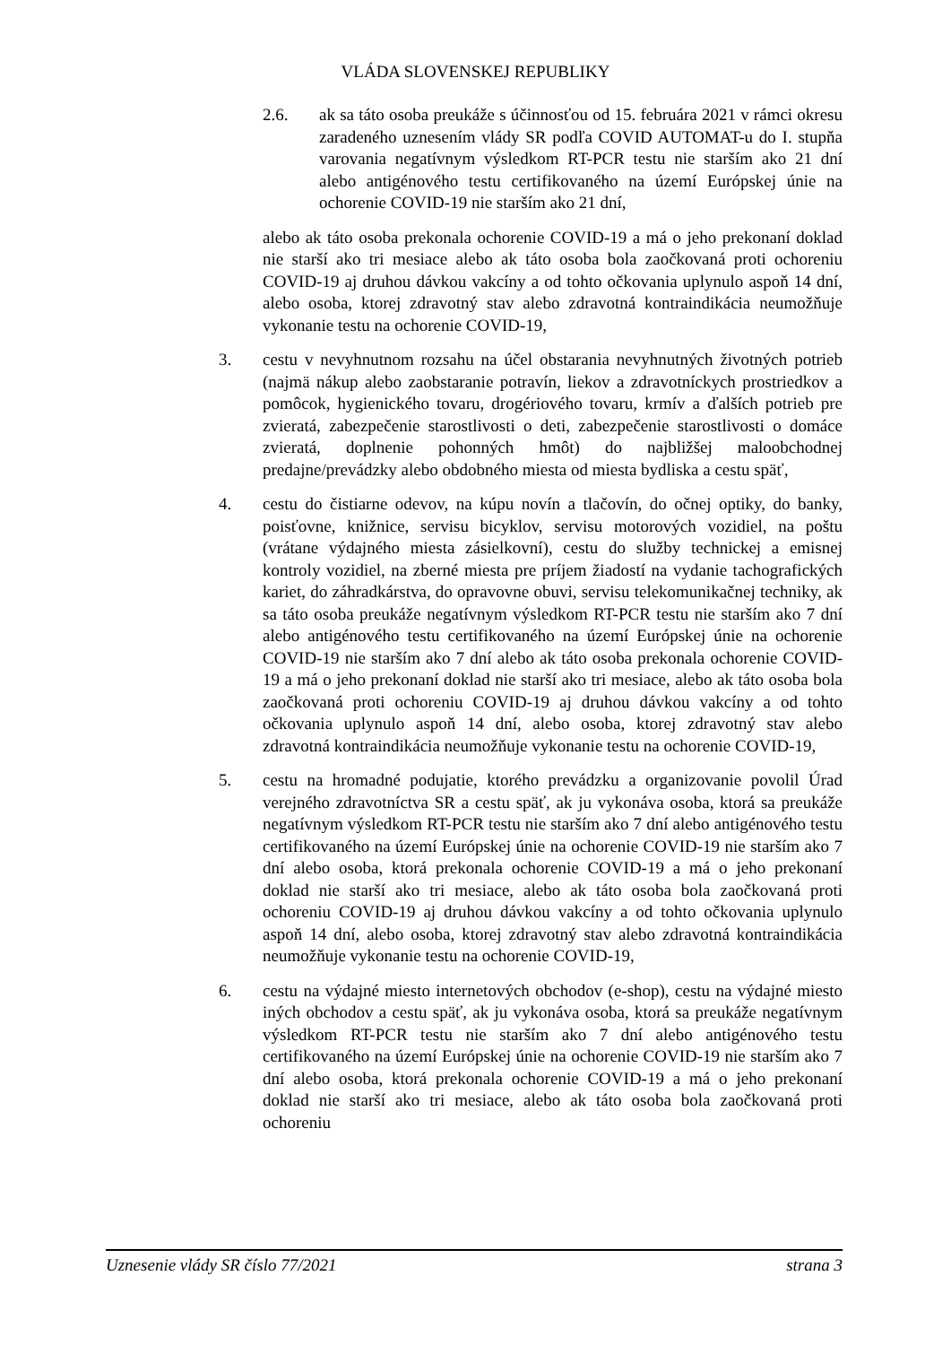VLÁDA SLOVENSKEJ REPUBLIKY
2.6. ak sa táto osoba preukáže s účinnosťou od 15. februára 2021 v rámci okresu zaradeného uznesením vlády SR podľa COVID AUTOMAT-u do I. stupňa varovania negatívnym výsledkom RT-PCR testu nie starším ako 21 dní alebo antigénového testu certifikovaného na území Európskej únie na ochorenie COVID-19 nie starším ako 21 dní,
alebo ak táto osoba prekonala ochorenie COVID-19 a má o jeho prekonaní doklad nie starší ako tri mesiace alebo ak táto osoba bola zaočkovaná proti ochoreniu COVID-19 aj druhou dávkou vakcíny a od tohto očkovania uplynulo aspoň 14 dní, alebo osoba, ktorej zdravotný stav alebo zdravotná kontraindikácia neumožňuje vykonanie testu na ochorenie COVID-19,
3. cestu v nevyhnutnom rozsahu na účel obstarania nevyhnutných životných potrieb (najmä nákup alebo zaobstaranie potravín, liekov a zdravotníckych prostriedkov a pomôcok, hygienického tovaru, drogériového tovaru, krmív a ďalších potrieb pre zvieratá, zabezpečenie starostlivosti o deti, zabezpečenie starostlivosti o domáce zvieratá, doplnenie pohonných hmôt) do najbližšej maloobchodnej predajne/prevádzky alebo obdobného miesta od miesta bydliska a cestu späť,
4. cestu do čistiarne odevov, na kúpu novín a tlačovín, do očnej optiky, do banky, poisťovne, knižnice, servisu bicyklov, servisu motorových vozidiel, na poštu (vrátane výdajného miesta zásielkovní), cestu do služby technickej a emisnej kontroly vozidiel, na zberné miesta pre príjem žiadostí na vydanie tachografických kariet, do záhradkárstva, do opravovne obuvi, servisu telekomunikačnej techniky, ak sa táto osoba preukáže negatívnym výsledkom RT-PCR testu nie starším ako 7 dní alebo antigénového testu certifikovaného na území Európskej únie na ochorenie COVID-19 nie starším ako 7 dní alebo ak táto osoba prekonala ochorenie COVID-19 a má o jeho prekonaní doklad nie starší ako tri mesiace, alebo ak táto osoba bola zaočkovaná proti ochoreniu COVID-19 aj druhou dávkou vakcíny a od tohto očkovania uplynulo aspoň 14 dní, alebo osoba, ktorej zdravotný stav alebo zdravotná kontraindikácia neumožňuje vykonanie testu na ochorenie COVID-19,
5. cestu na hromadné podujatie, ktorého prevádzku a organizovanie povolil Úrad verejného zdravotníctva SR a cestu späť, ak ju vykonáva osoba, ktorá sa preukáže negatívnym výsledkom RT-PCR testu nie starším ako 7 dní alebo antigénového testu certifikovaného na území Európskej únie na ochorenie COVID-19 nie starším ako 7 dní alebo osoba, ktorá prekonala ochorenie COVID-19 a má o jeho prekonaní doklad nie starší ako tri mesiace, alebo ak táto osoba bola zaočkovaná proti ochoreniu COVID-19 aj druhou dávkou vakcíny a od tohto očkovania uplynulo aspoň 14 dní, alebo osoba, ktorej zdravotný stav alebo zdravotná kontraindikácia neumožňuje vykonanie testu na ochorenie COVID-19,
6. cestu na výdajné miesto internetových obchodov (e-shop), cestu na výdajné miesto iných obchodov a cestu späť, ak ju vykonáva osoba, ktorá sa preukáže negatívnym výsledkom RT-PCR testu nie starším ako 7 dní alebo antigénového testu certifikovaného na území Európskej únie na ochorenie COVID-19 nie starším ako 7 dní alebo osoba, ktorá prekonala ochorenie COVID-19 a má o jeho prekonaní doklad nie starší ako tri mesiace, alebo ak táto osoba bola zaočkovaná proti ochoreniu
Uznesenie vlády SR číslo 77/2021 strana 3